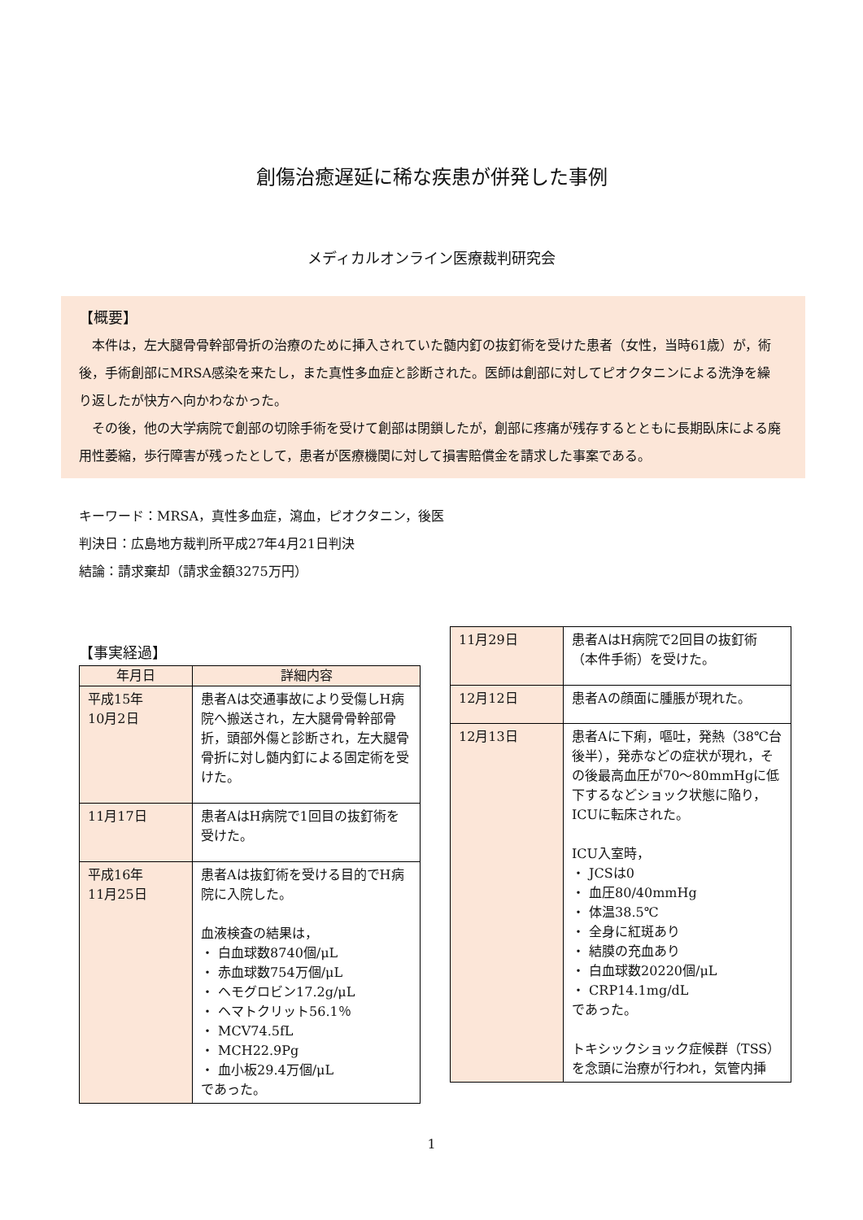創傷治癒遅延に稀な疾患が併発した事例
メディカルオンライン医療裁判研究会
【概要】
本件は，左大腿骨骨幹部骨折の治療のために挿入されていた髄内釘の抜釘術を受けた患者（女性，当時61歳）が，術後，手術創部にMRSA感染を来たし，また真性多血症と診断された。医師は創部に対してピオクタニンによる洗浄を繰り返したが快方へ向かわなかった。
その後，他の大学病院で創部の切除手術を受けて創部は閉鎖したが，創部に疼痛が残存するとともに長期臥床による廃用性萎縮，歩行障害が残ったとして，患者が医療機関に対して損害賠償金を請求した事案である。
キーワード：MRSA，真性多血症，瀉血，ピオクタニン，後医
判決日：広島地方裁判所平成27年4月21日判決
結論：請求棄却（請求金額3275万円）
【事実経過】
| 年月日 | 詳細内容 |
| --- | --- |
| 平成15年 10月2日 | 患者Aは交通事故により受傷しH病院へ搬送され，左大腿骨骨幹部骨折，頭部外傷と診断され，左大腿骨骨折に対し髄内釘による固定術を受けた。 |
| 11月17日 | 患者AはH病院で1回目の抜釘術を受けた。 |
| 平成16年 11月25日 | 患者Aは抜釘術を受ける目的でH病院に入院した。 血液検査の結果は， ・ 白血球数8740個/μL ・ 赤血球数754万個/μL ・ ヘモグロビン17.2g/μL ・ ヘマトクリット56.1％ ・ MCV74.5fL ・ MCH22.9Pg ・ 血小板29.4万個/μL であった。 |
| 11月29日 | 患者AはH病院で2回目の抜釘術（本件手術）を受けた。 |
| 12月12日 | 患者Aの顔面に腫脹が現れた。 |
| 12月13日 | 患者Aに下痢，嘔吐，発熱（38℃台後半），発赤などの症状が現れ，その後最高血圧が70～80mmHgに低下するなどショック状態に陥り，ICUに転床された。 ICU入室時， ・ JCSは0 ・ 血圧80/40mmHg ・ 体温38.5℃ ・ 全身に紅斑あり ・ 結膜の充血あり ・ 白血球数20220個/μL ・ CRP14.1mg/dL であった。 トキシックショック症候群（TSS）を念頭に治療が行われ，気管内挿 |
1